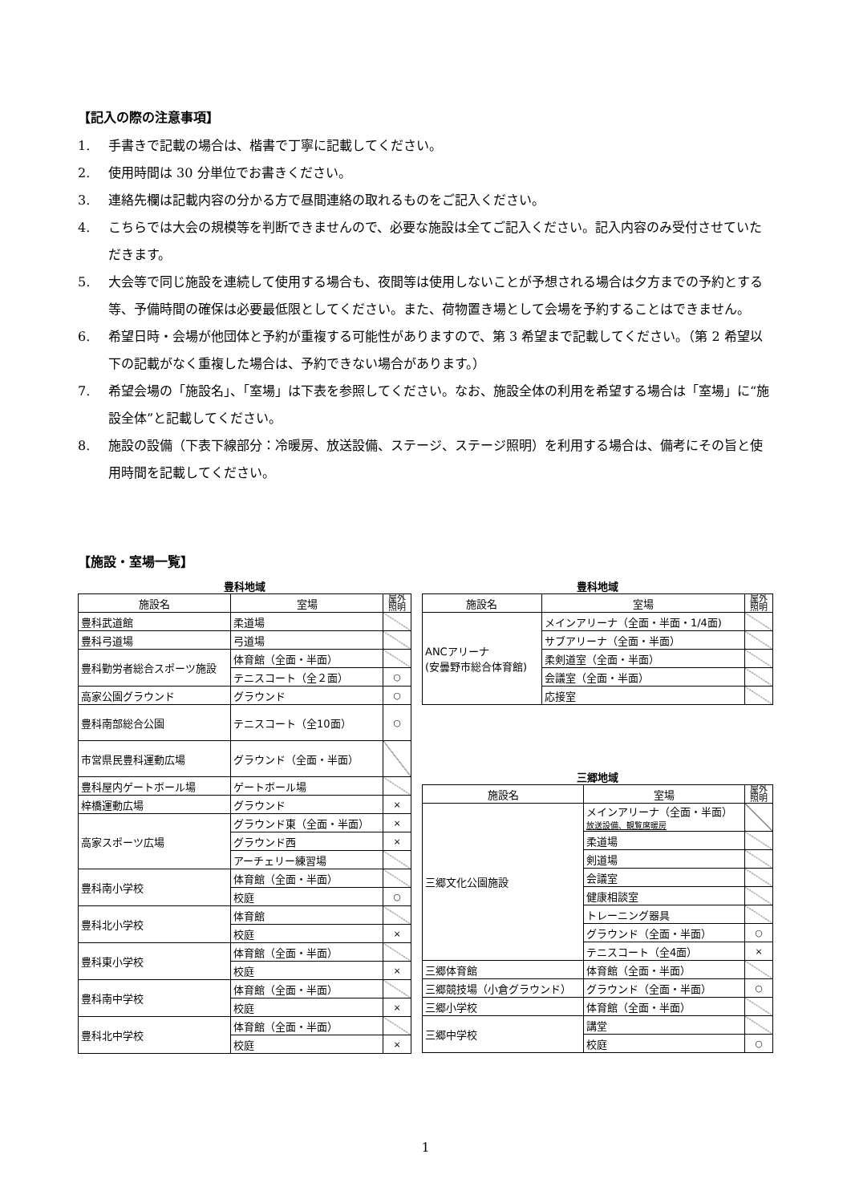【記入の際の注意事項】
1. 手書きで記載の場合は、楷書で丁寧に記載してください。
2. 使用時間は 30 分単位でお書きください。
3. 連絡先欄は記載内容の分かる方で昼間連絡の取れるものをご記入ください。
4. こちらでは大会の規模等を判断できませんので、必要な施設は全てご記入ください。記入内容のみ受付させていただきます。
5. 大会等で同じ施設を連続して使用する場合も、夜間等は使用しないことが予想される場合は夕方までの予約とする等、予備時間の確保は必要最低限としてください。また、荷物置き場として会場を予約することはできません。
6. 希望日時・会場が他団体と予約が重複する可能性がありますので、第 3 希望まで記載してください。（第 2 希望以下の記載がなく重複した場合は、予約できない場合があります。）
7. 希望会場の「施設名」、「室場」は下表を参照してください。なお、施設全体の利用を希望する場合は「室場」に“施設全体”と記載してください。
8. 施設の設備（下表下線部分：冷暖房、放送設備、ステージ、ステージ照明）を利用する場合は、備考にその旨と使用時間を記載してください。
【施設・室場一覧】
豊科地域
| 施設名 | 室場 | 屋外 照明 |
| --- | --- | --- |
| 豊科武道館 | 柔道場 | |
| 豊科弓道場 | 弓道場 | |
| 豊科勤労者総合スポーツ施設 | 体育館（全面・半面） | |
| | テニスコート（全２面） | ○ |
| 高家公園グラウンド | グラウンド | ○ |
| 豊科南部総合公園 | テニスコート（全10面） | ○ |
| 市営県民豊科運動広場 | グラウンド（全面・半面） | |
| 豊科屋内ゲートボール場 | ゲートボール場 | |
| 梓橋運動広場 | グラウンド | × |
| 高家スポーツ広場 | グラウンド東（全面・半面） | × |
| | グラウンド西 | × |
| | アーチェリー練習場 | |
| 豊科南小学校 | 体育館（全面・半面） | |
| | 校庭 | ○ |
| 豊科北小学校 | 体育館 | |
| | 校庭 | × |
| 豊科東小学校 | 体育館（全面・半面） | |
| | 校庭 | × |
| 豊科南中学校 | 体育館（全面・半面） | |
| | 校庭 | × |
| 豊科北中学校 | 体育館（全面・半面） | |
| | 校庭 | × |
豊科地域
| 施設名 | 室場 | 屋外 照明 |
| --- | --- | --- |
| ANCアリーナ (安曇野市総合体育館) | メインアリーナ（全面・半面・1/4面) | |
| | サブアリーナ（全面・半面） | |
| | 柔剣道室（全面・半面） | |
| | 会議室（全面・半面） | |
| | 応接室 | |
三郷地域
| 施設名 | 室場 | 屋外 照明 |
| --- | --- | --- |
| 三郷文化公園施設 | メインアリーナ（全面・半面） 放送設備、観覧席暖房 | |
| | 柔道場 | |
| | 剣道場 | |
| | 会議室 | |
| | 健康相談室 | |
| | トレーニング器具 | |
| | グラウンド（全面・半面） | ○ |
| | テニスコート（全4面） | × |
| 三郷体育館 | 体育館（全面・半面） | |
| 三郷競技場（小倉グラウンド） | グラウンド（全面・半面） | ○ |
| 三郷小学校 | 体育館（全面・半面） | |
| 三郷中学校 | 講堂 | |
| | 校庭 | ○ |
1